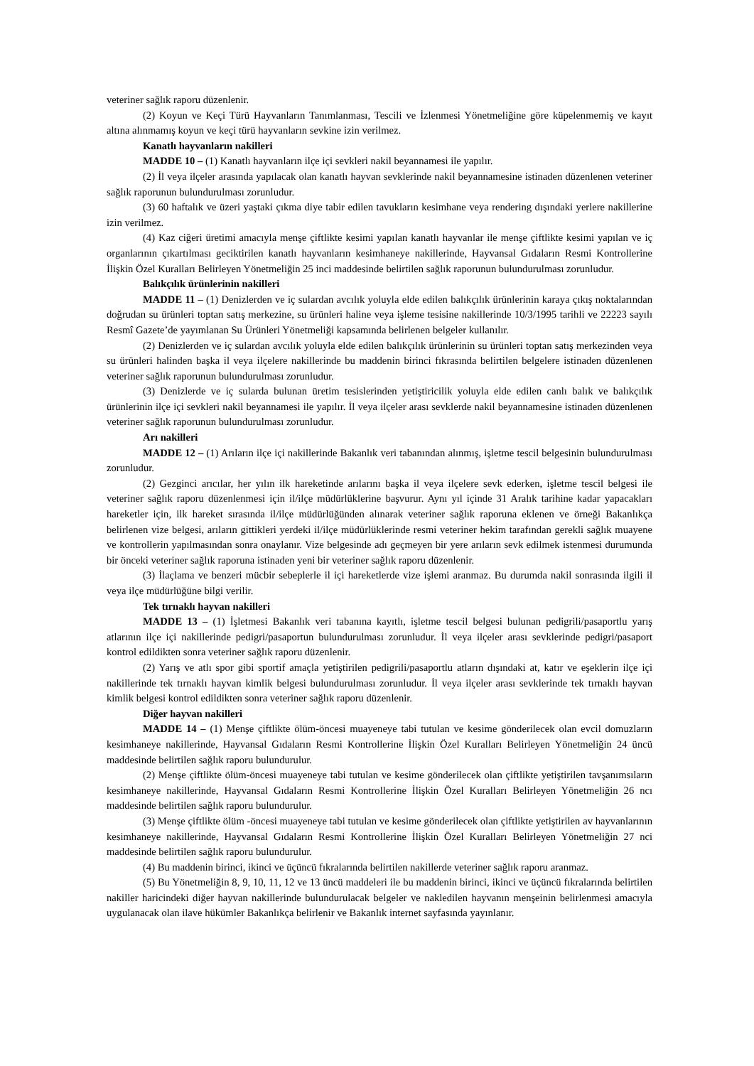veteriner sağlık raporu düzenlenir.
(2) Koyun ve Keçi Türü Hayvanların Tanımlanması, Tescili ve İzlenmesi Yönetmeliğine göre küpelenmemiş ve kayıt altına alınmamış koyun ve keçi türü hayvanların sevkine izin verilmez.
Kanatlı hayvanların nakilleri
MADDE 10 – (1) Kanatlı hayvanların ilçe içi sevkleri nakil beyannamesi ile yapılır.
(2) İl veya ilçeler arasında yapılacak olan kanatlı hayvan sevklerinde nakil beyannamesine istinaden düzenlenen veteriner sağlık raporunun bulundurulması zorunludur.
(3) 60 haftalık ve üzeri yaştaki çıkma diye tabir edilen tavukların kesimhane veya rendering dışındaki yerlere nakillerine izin verilmez.
(4) Kaz ciğeri üretimi amacıyla menşe çiftlikte kesimi yapılan kanatlı hayvanlar ile menşe çiftlikte kesimi yapılan ve iç organlarının çıkartılması geciktirilen kanatlı hayvanların kesimhaneye nakillerinde, Hayvansal Gıdaların Resmi Kontrollerine İlişkin Özel Kuralları Belirleyen Yönetmeliğin 25 inci maddesinde belirtilen sağlık raporunun bulundurulması zorunludur.
Balıkçılık ürünlerinin nakilleri
MADDE 11 – (1) Denizlerden ve iç sulardan avcılık yoluyla elde edilen balıkçılık ürünlerinin karaya çıkış noktalarından doğrudan su ürünleri toptan satış merkezine, su ürünleri haline veya işleme tesisine nakillerinde 10/3/1995 tarihli ve 22223 sayılı Resmî Gazete’de yayımlanan Su Ürünleri Yönetmeliği kapsamında belirlenen belgeler kullanılır.
(2) Denizlerden ve iç sulardan avcılık yoluyla elde edilen balıkçılık ürünlerinin su ürünleri toptan satış merkezinden veya su ürünleri halinden başka il veya ilçelere nakillerinde bu maddenin birinci fıkrasında belirtilen belgelere istinaden düzenlenen veteriner sağlık raporunun bulundurulması zorunludur.
(3) Denizlerde ve iç sularda bulunan üretim tesislerinden yetiştiricilik yoluyla elde edilen canlı balık ve balıkçılık ürünlerinin ilçe içi sevkleri nakil beyannamesi ile yapılır. İl veya ilçeler arası sevklerde nakil beyannamesine istinaden düzenlenen veteriner sağlık raporunun bulundurulması zorunludur.
Arı nakilleri
MADDE 12 – (1) Arıların ilçe içi nakillerinde Bakanlık veri tabanından alınmış, işletme tescil belgesinin bulundurulması zorunludur.
(2) Gezginci arıcılar, her yılın ilk hareketinde arılarını başka il veya ilçelere sevk ederken, işletme tescil belgesi ile veteriner sağlık raporu düzenlenmesi için il/ilçe müdürlüklerine başvurur. Aynı yıl içinde 31 Aralık tarihine kadar yapacakları hareketler için, ilk hareket sırasında il/ilçe müdürlüğünden alınarak veteriner sağlık raporuna eklenen ve örneği Bakanlıkça belirlenen vize belgesi, arıların gittikleri yerdeki il/ilçe müdürlüklerinde resmi veteriner hekim tarafından gerekli sağlık muayene ve kontrollerin yapılmasından sonra onaylanır. Vize belgesinde adı geçmeyen bir yere arıların sevk edilmek istenmesi durumunda bir önceki veteriner sağlık raporuna istinaden yeni bir veteriner sağlık raporu düzenlenir.
(3) İlaçlama ve benzeri mücbir sebeplerle il içi hareketlerde vize işlemi aranmaz. Bu durumda nakil sonrasında ilgili il veya ilçe müdürlüğüne bilgi verilir.
Tek tırnaklı hayvan nakilleri
MADDE 13 – (1) İşletmesi Bakanlık veri tabanına kayıtlı, işletme tescil belgesi bulunan pedigrili/pasaportlu yarış atlarının ilçe içi nakillerinde pedigri/pasaportun bulundurulması zorunludur. İl veya ilçeler arası sevklerinde pedigri/pasaport kontrol edildikten sonra veteriner sağlık raporu düzenlenir.
(2) Yarış ve atlı spor gibi sportif amaçla yetiştirilen pedigrili/pasaportlu atların dışındaki at, katır ve eşeklerin ilçe içi nakillerinde tek tırnaklı hayvan kimlik belgesi bulundurulması zorunludur. İl veya ilçeler arası sevklerinde tek tırnaklı hayvan kimlik belgesi kontrol edildikten sonra veteriner sağlık raporu düzenlenir.
Diğer hayvan nakilleri
MADDE 14 – (1) Menşe çiftlikte ölüm-öncesi muayeneye tabi tutulan ve kesime gönderilecek olan evcil domuzların kesimhaneye nakillerinde, Hayvansal Gıdaların Resmi Kontrollerine İlişkin Özel Kuralları Belirleyen Yönetmeliğin 24 üncü maddesinde belirtilen sağlık raporu bulundurulur.
(2) Menşe çiftlikte ölüm-öncesi muayeneye tabi tutulan ve kesime gönderilecek olan çiftlikte yetiştirilen tavşanımsıların kesimhaneye nakillerinde, Hayvansal Gıdaların Resmi Kontrollerine İlişkin Özel Kuralları Belirleyen Yönetmeliğin 26 ncı maddesinde belirtilen sağlık raporu bulundurulur.
(3) Menşe çiftlikte ölüm -öncesi muayeneye tabi tutulan ve kesime gönderilecek olan çiftlikte yetiştirilen av hayvanlarının kesimhaneye nakillerinde, Hayvansal Gıdaların Resmi Kontrollerine İlişkin Özel Kuralları Belirleyen Yönetmeliğin 27 nci maddesinde belirtilen sağlık raporu bulundurulur.
(4) Bu maddenin birinci, ikinci ve üçüncü fıkralarında belirtilen nakillerde veteriner sağlık raporu aranmaz.
(5) Bu Yönetmeliğin 8, 9, 10, 11, 12 ve 13 üncü maddeleri ile bu maddenin birinci, ikinci ve üçüncü fıkralarında belirtilen nakiller haricindeki diğer hayvan nakillerinde bulundurulacak belgeler ve nakledilen hayvanın menşeinin belirlenmesi amacıyla uygulanacak olan ilave hükümler Bakanlıkça belirlenir ve Bakanlık internet sayfasında yayınlanır.